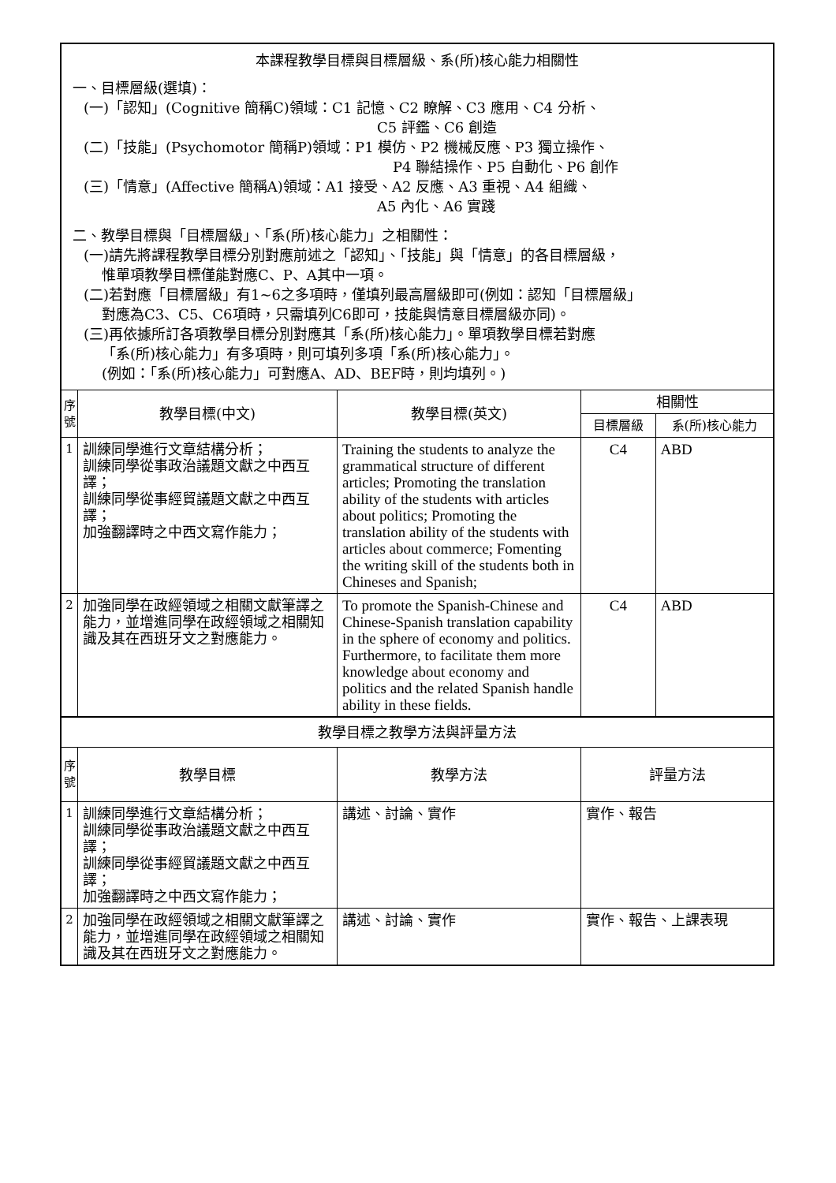| 本課程教學目標與目標層級、系(所)核心能力相關性 一、目標層級(選填)： (一)「認知」(Cognitive 簡稱C)領域：C1 記憶、C2 瞭解、C3 應用、C4 分析、 C5 評鑑、C6 創造 (二)「技能」(Psychomotor 簡稱P)領域：P1 模仿、P2 機械反應、P3 獨立操作、 P4 聯結操作、P5 自動化、P6 創作 (三)「情意」(Affective 簡稱A)領域：A1 接受、A2 反應、A3 重視、A4 組織、 A5 內化、A6 實踐 二、教學目標與「目標層級」、「系(所)核心能力」之相關性： (一)請先將課程教學目標分別對應前述之「認知」、「技能」與「情意」的各目標層級， 惟單項教學目標僅能對應C、P、A其中一項。 (二)若對應「目標層級」有1~6之多項時，僅填列最高層級即可(例如：認知「目標層級」 對應為C3、C5、C6項時，只需填列C6即可，技能與情意目標層級亦同)。 (三)再依據所訂各項教學目標分別對應其「系(所)核心能力」。單項教學目標若對應 「系(所)核心能力」有多項時，則可填列多項「系(所)核心能力」。 (例如：「系(所)核心能力」可對應A、AD、BEF時，則均填列。) | | | | |
| 序 號 | 教學目標(中文) | 教學目標(英文) | 相關性 | |
| | | | 目標層級 | 系(所)核心能力 |
| 1 | 訓練同學進行文章結構分析； 訓練同學從事政治議題文獻之中西互譯； 訓練同學從事經貿議題文獻之中西互譯； 加強翻譯時之中西文寫作能力； | Training the students to analyze the grammatical structure of different articles; Promoting the translation ability of the students with articles about politics; Promoting the translation ability of the students with articles about commerce; Fomenting the writing skill of the students both in Chineses and Spanish; | C4 | ABD |
| 2 | 加強同學在政經領域之相關文獻筆譯之能力，並增進同學在政經領域之相關知識及其在西班牙文之對應能力。 | To promote the Spanish-Chinese and Chinese-Spanish translation capability in the sphere of economy and politics. Furthermore, to facilitate them more knowledge about economy and politics and the related Spanish handle ability in these fields. | C4 | ABD |
| 教學目標之教學方法與評量方法 | | | | |
| 序 號 | 教學目標 | 教學方法 | 評量方法 | |
| 1 | 訓練同學進行文章結構分析； 訓練同學從事政治議題文獻之中西互譯； 訓練同學從事經貿議題文獻之中西互譯； 加強翻譯時之中西文寫作能力； | 講述、討論、實作 | 實作、報告 | |
| 2 | 加強同學在政經領域之相關文獻筆譯之能力，並增進同學在政經領域之相關知識及其在西班牙文之對應能力。 | 講述、討論、實作 | 實作、報告、上課表現 | |